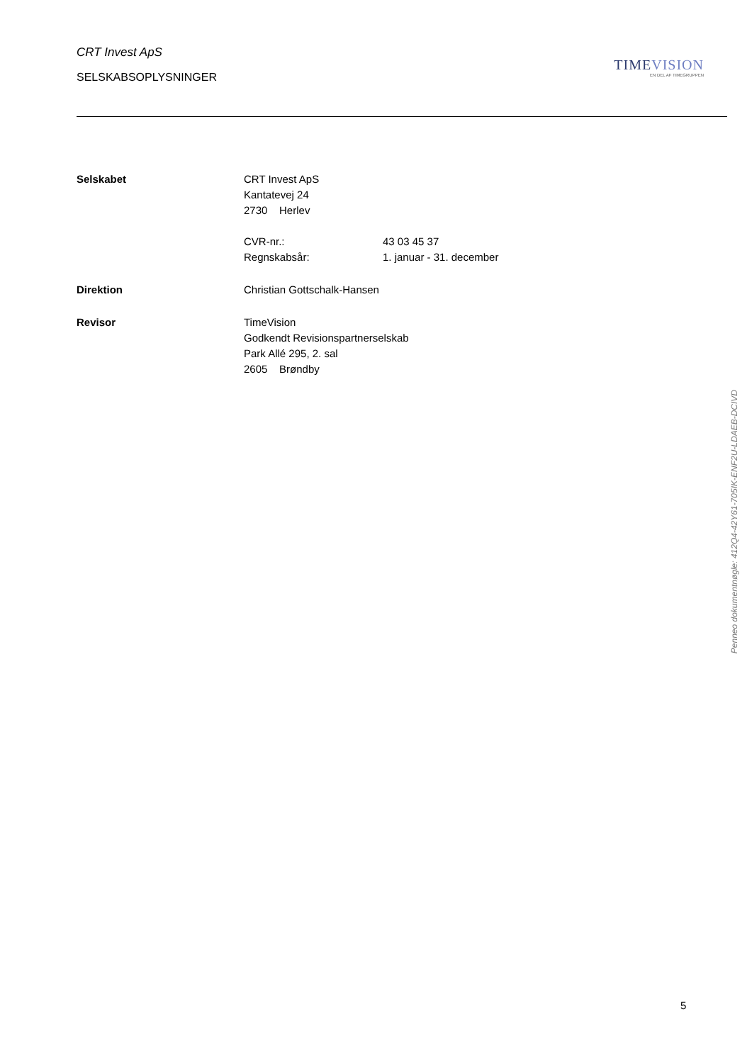CRT Invest ApS
SELSKABSOPLYSNINGER
TIMEVISION
EN DEL AF TIMEGRUPPEN
Selskabet CRT Invest ApS
Kantatevej 24
2730 Herlev
CVR-nr.: 43 03 45 37
Regnskabsår: 1. januar - 31. december
Direktion Christian Gottschalk-Hansen
Revisor TimeVision
Godkendt Revisionspartnerselskab
Park Allé 295, 2. sal
2605 Brøndby
Penneo dokumentnøgle: 412Q4-42Y61-705IK-ENF2U-LDAEB-DCIVD
5